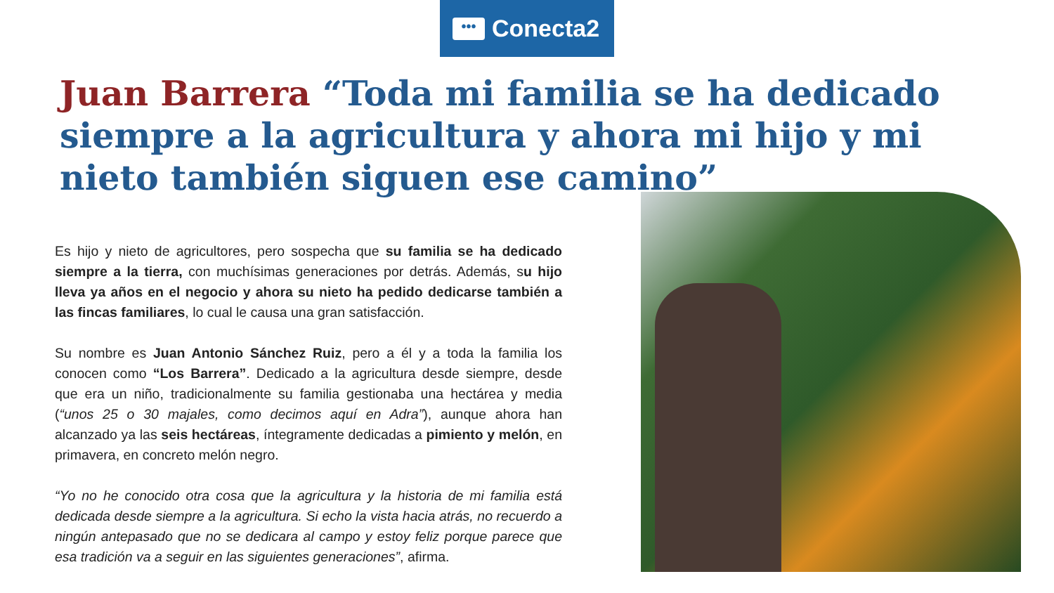•••
Conecta2
Juan Barrera “Toda mi familia se ha dedicado siempre a la agricultura y ahora mi hijo y mi nieto también siguen ese camino”
Es hijo y nieto de agricultores, pero sospecha que su familia se ha dedicado siempre a la tierra, con muchísimas generaciones por detrás. Además, su hijo lleva ya años en el negocio y ahora su nieto ha pedido dedicarse también a las fincas familiares, lo cual le causa una gran satisfacción.
Su nombre es Juan Antonio Sánchez Ruiz, pero a él y a toda la familia los conocen como “Los Barrera”. Dedicado a la agricultura desde siempre, desde que era un niño, tradicionalmente su familia gestionaba una hectárea y media (“unos 25 o 30 majales, como decimos aquí en Adra”), aunque ahora han alcanzado ya las seis hectáreas, íntegramente dedicadas a pimiento y melón, en primavera, en concreto melón negro.
“Yo no he conocido otra cosa que la agricultura y la historia de mi familia está dedicada desde siempre a la agricultura. Si echo la vista hacia atrás, no recuerdo a ningún antepasado que no se dedicara al campo y estoy feliz porque parece que esa tradición va a seguir en las siguientes generaciones”, afirma.